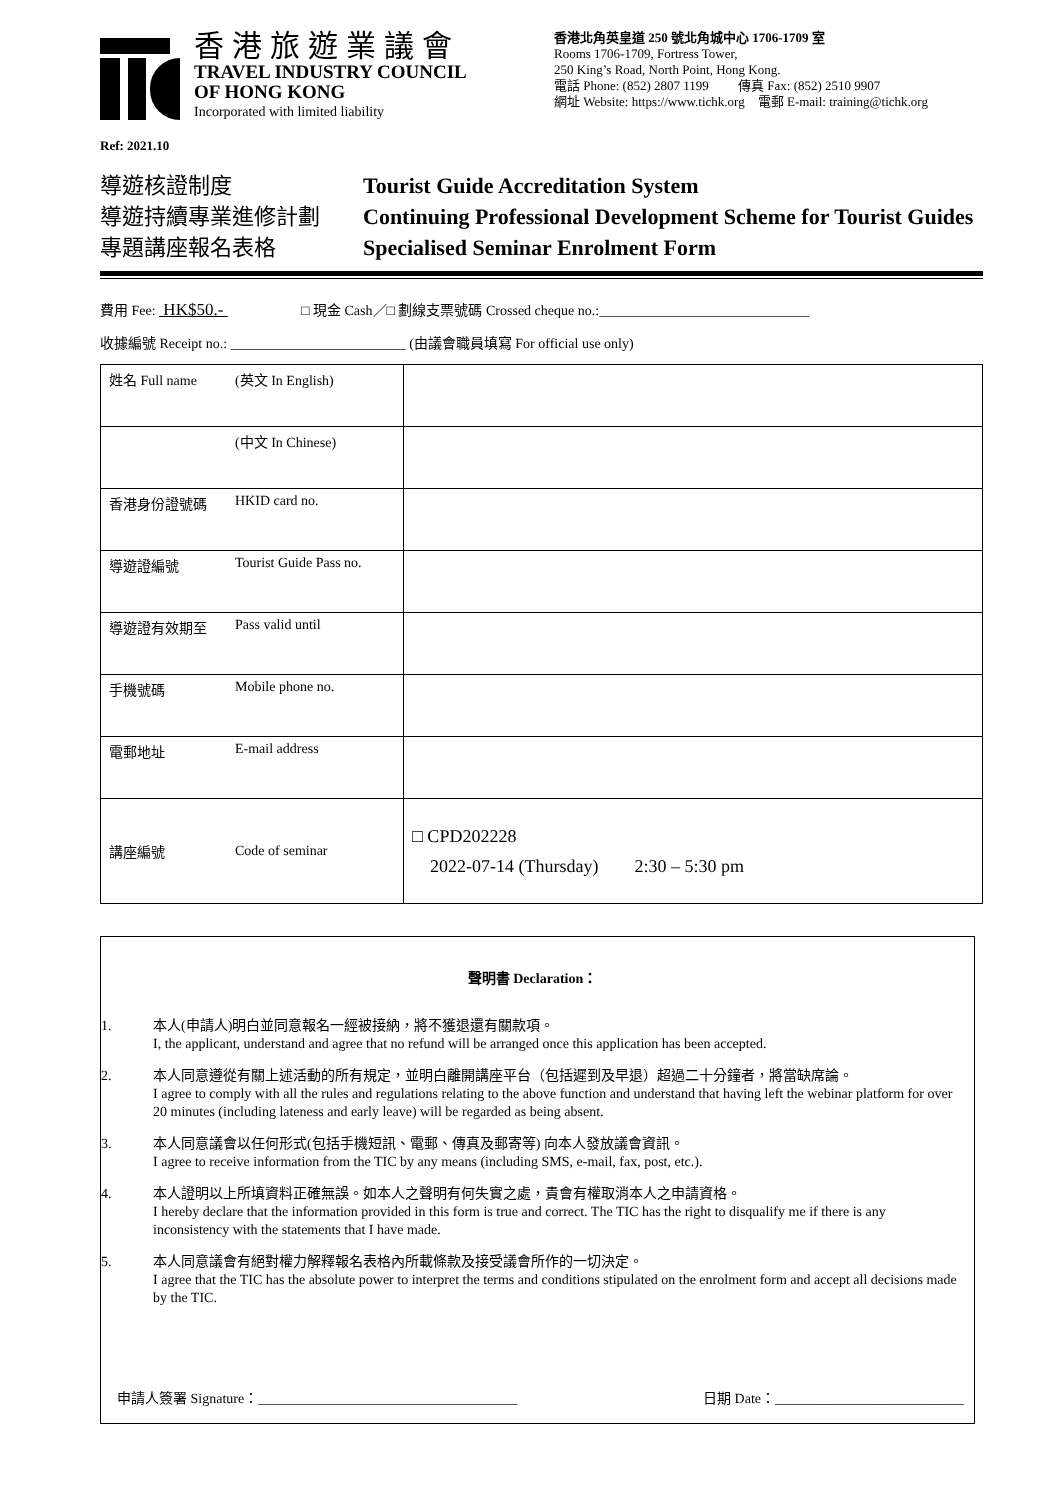香港旅遊業議會
TRAVEL INDUSTRY COUNCIL
OF HONG KONG
Incorporated with limited liability
香港北角英皇道 250 號北角城中心 1706-1709 室
Rooms 1706-1709, Fortress Tower,
250 King’s Road, North Point, Hong Kong.
電話 Phone: (852) 2807 1199 傳真 Fax: (852) 2510 9907
網址 Website: https://www.tichk.org 電郵 E-mail: training@tichk.org
Ref: 2021.10
導遊核證制度
導遊持續專業進修計劃
專題講座報名表格
Tourist Guide Accreditation System
Continuing Professional Development Scheme for Tourist Guides
Specialised Seminar Enrolment Form
費用 Fee: HK$50.- □ 現金 Cash／□ 劃線支票號碼 Crossed cheque no.:______________________________
收據編號 Receipt no.: _________________________ (由議會職員填寫 For official use only)
| 姓名 Full name | (英文 In English) | |
| | (中文 In Chinese) | |
| 香港身份證號碼 | HKID card no. | |
| 導遊證編號 | Tourist Guide Pass no. | |
| 導遊證有效期至 | Pass valid until | |
| 手機號碼 | Mobile phone no. | |
| 電郵地址 | E-mail address | |
| 講座編號 | Code of seminar | □ CPD202228 2022-07-14 (Thursday) 2:30 – 5:30 pm |
聲明書 Declaration：
1. 本人(申請人)明白並同意報名一經被接納，將不獲退還有關款項。
I, the applicant, understand and agree that no refund will be arranged once this application has been accepted.
2. 本人同意遵從有關上述活動的所有規定，並明白離開講座平台（包括遲到及早退）超過二十分鐘者，將當缺席論。
I agree to comply with all the rules and regulations relating to the above function and understand that having left the webinar platform for over 20 minutes (including lateness and early leave) will be regarded as being absent.
3. 本人同意議會以任何形式(包括手機短訊、電郵、傳真及郵寄等) 向本人發放議會資訊。
I agree to receive information from the TIC by any means (including SMS, e-mail, fax, post, etc.).
4. 本人證明以上所填資料正確無誤。如本人之聲明有何失實之處，貴會有權取消本人之申請資格。
I hereby declare that the information provided in this form is true and correct. The TIC has the right to disqualify me if there is any inconsistency with the statements that I have made.
5. 本人同意議會有絕對權力解釋報名表格內所載條款及接受議會所作的一切決定。
I agree that the TIC has the absolute power to interpret the terms and conditions stipulated on the enrolment form and accept all decisions made by the TIC.
申請人簽署 Signature：_____________________________________ 日期 Date：___________________________